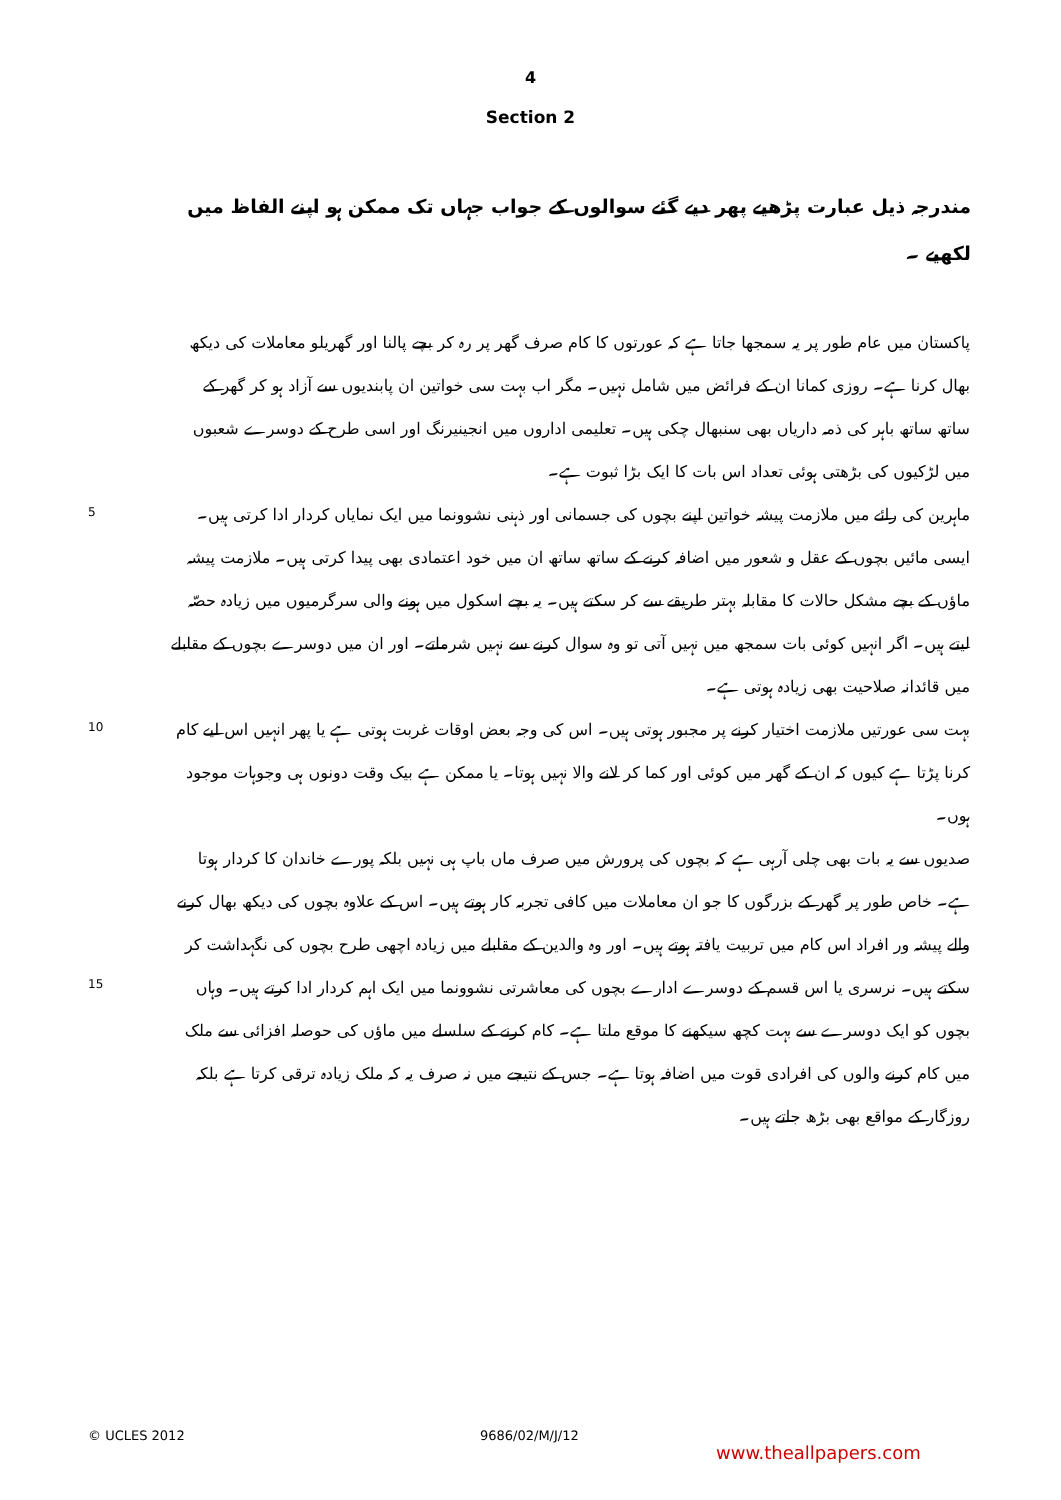4
Section 2
مندرجہ ذیل عبارت پڑھیے پھر دیے گئے سوالوں کے جواب جہاں تک ممکن ہو اپنے الفاظ میں لکھیے ۔
پاکستان میں عام طور پر یہ سمجھا جاتا ہے کہ عورتوں کا کام صرف گھر پر رہ کر بچے پالنا اور گھریلو معاملات کی دیکھ بھال کرنا ہے۔ روزی کمانا ان کے فرائض میں شامل نہیں۔ مگر اب بہت سی خواتین ان پابندیوں سے آزاد ہو کر گھر کے ساتھ ساتھ باہر کی ذمہ داریاں بھی سنبھال چکی ہیں۔ تعلیمی اداروں میں انجینیرنگ اور اسی طرح کے دوسرے شعبوں میں لڑکیوں کی بڑھتی ہوئی تعداد اس بات کا ایک بڑا ثبوت ہے۔
5
ماہرین کی رائے میں ملازمت پیشہ خواتین اپنے بچوں کی جسمانی اور ذہنی نشوونما میں ایک نمایاں کردار ادا کرتی ہیں۔ ایسی مائیں بچوں کے عقل و شعور میں اضافہ کرنے کے ساتھ ساتھ ان میں خود اعتمادی بھی پیدا کرتی ہیں۔ ملازمت پیشہ ماؤں کے بچے مشکل حالات کا مقابلہ بہتر طریقے سے کر سکتے ہیں۔ یہ بچے اسکول میں ہونے والی سرگرمیوں میں زیادہ حصّہ لیتے ہیں۔ اگر انہیں کوئی بات سمجھ میں نہیں آتی تو وہ سوال کرنے سے نہیں شرماتے۔ اور ان میں دوسرے بچوں کے مقابلے میں قائدانہ صلاحیت بھی زیادہ ہوتی ہے۔
10
بہت سی عورتیں ملازمت اختیار کرنے پر مجبور ہوتی ہیں۔ اس کی وجہ بعض اوقات غربت ہوتی ہے یا پھر انہیں اس لیے کام کرنا پڑتا ہے کیوں کہ ان کے گھر میں کوئی اور کما کر لانے والا نہیں ہوتا۔ یا ممکن ہے بیک وقت دونوں ہی وجوہات موجود ہوں۔
15
صدیوں سے یہ بات بھی چلی آرہی ہے کہ بچوں کی پرورش میں صرف ماں باپ ہی نہیں بلکہ پورے خاندان کا کردار ہوتا ہے۔ خاص طور پر گھر کے بزرگوں کا جو ان معاملات میں کافی تجربہ کار ہوتے ہیں۔ اس کے علاوہ بچوں کی دیکھ بھال کرنے والے پیشہ ور افراد اس کام میں تربیت یافتہ ہوتے ہیں۔ اور وہ والدین کے مقابلے میں زیادہ اچھی طرح بچوں کی نگہداشت کر سکتے ہیں۔ نرسری یا اس قسم کے دوسرے ادارے بچوں کی معاشرتی نشوونما میں ایک اہم کردار ادا کرتے ہیں۔ وہاں بچوں کو ایک دوسرے سے بہت کچھ سیکھنے کا موقع ملتا ہے۔ کام کرنے کے سلسلے میں ماؤں کی حوصلہ افزائی سے ملک میں کام کرنے والوں کی افرادی قوت میں اضافہ ہوتا ہے۔ جس کے نتیجے میں نہ صرف یہ کہ ملک زیادہ ترقی کرتا ہے بلکہ روزگار کے مواقع بھی بڑھ جاتے ہیں۔
© UCLES 2012 9686/02/M/J/12
www.theallpapers.com